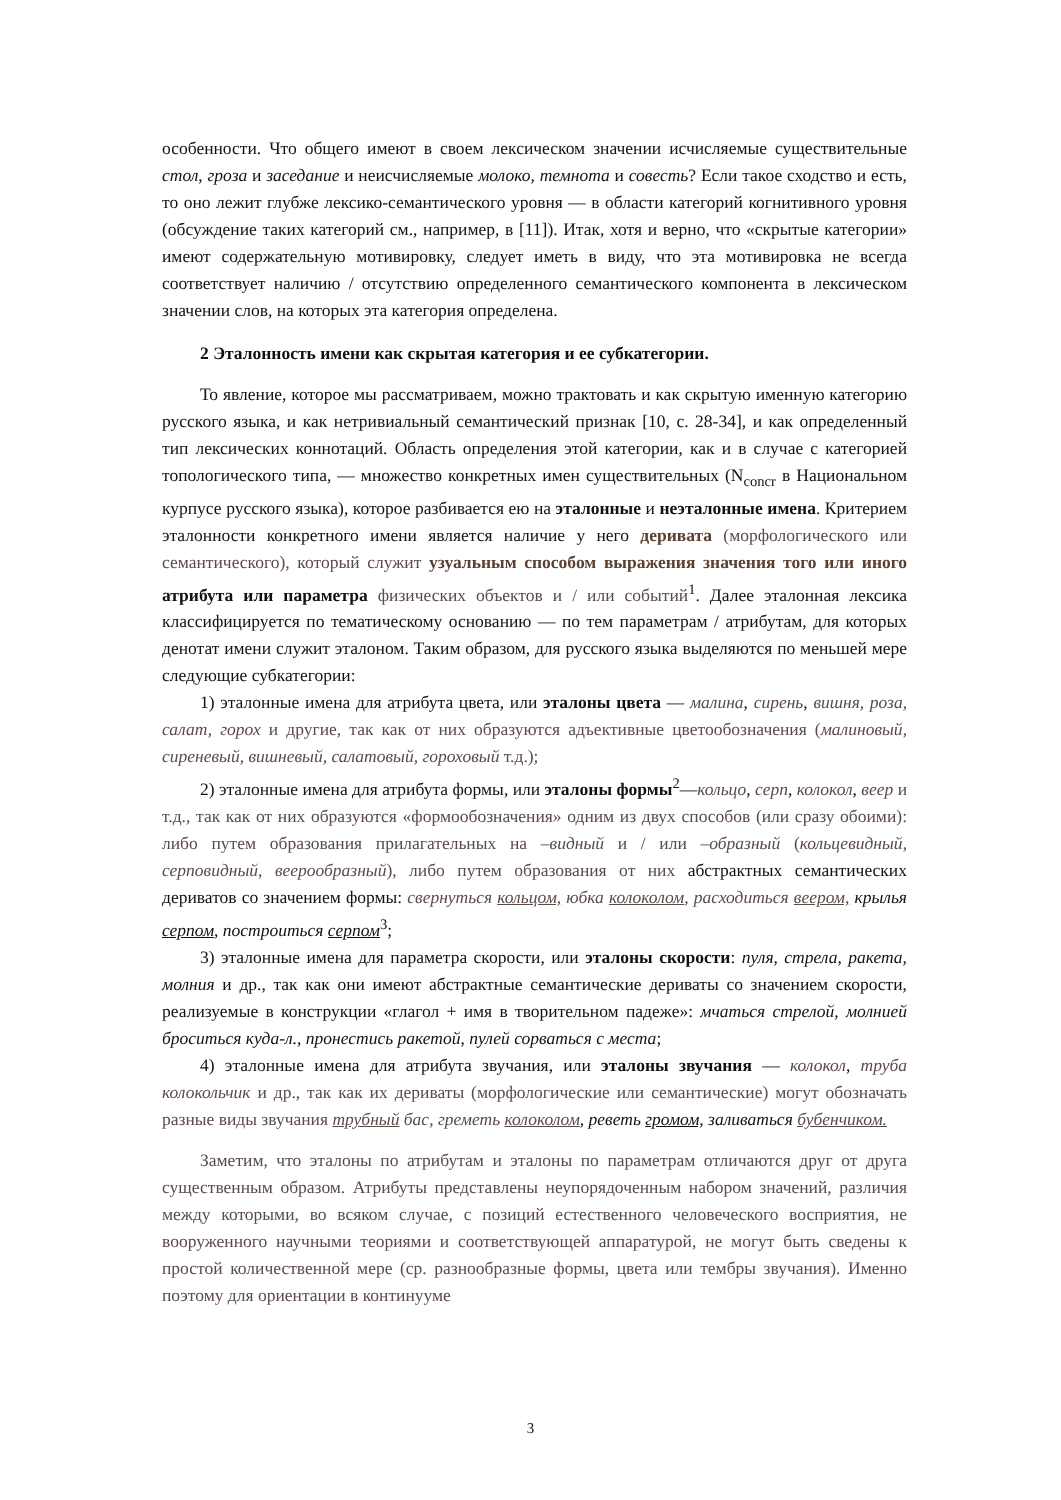особенности. Что общего имеют в своем лексическом значении исчисляемые существительные стол, гроза и заседание и неисчисляемые молоко, темнота и совесть? Если такое сходство и есть, то оно лежит глубже лексико-семантического уровня — в области категорий когнитивного уровня (обсуждение таких категорий см., например, в [11]). Итак, хотя и верно, что «скрытые категории» имеют содержательную мотивировку, следует иметь в виду, что эта мотивировка не всегда соответствует наличию / отсутствию определенного семантического компонента в лексическом значении слов, на которых эта категория определена.
2 Эталонность имени как скрытая категория и ее субкатегории.
То явление, которое мы рассматриваем, можно трактовать и как скрытую именную категорию русского языка, и как нетривиальный семантический признак [10, с. 28-34], и как определенный тип лексических коннотаций. Область определения этой категории, как и в случае с категорией топологического типа, — множество конкретных имен существительных (N<sub>concr</sub> в Национальном курпусе русского языка), которое разбивается ею на эталонные и неэталонные имена. Критерием эталонности конкретного имени является наличие у него деривата (морфологического или семантического), который служит узуальным способом выражения значения того или иного атрибута или параметра физических объектов и / или событий<sup>1</sup>. Далее эталонная лексика классифицируется по тематическому основанию — по тем параметрам / атрибутам, для которых денотат имени служит эталоном. Таким образом, для русского языка выделяются по меньшей мере следующие субкатегории:
1) эталонные имена для атрибута цвета, или эталоны цвета — малина, сирень, вишня, роза, салат, горох и другие, так как от них образуются адъективные цветообозначения (малиновый, сиреневый, вишневый, салатовый, гороховый т.д.);
2) эталонные имена для атрибута формы, или эталоны формы<sup>2</sup>—кольцо, серп, колокол, веер и т.д., так как от них образуются «формообозначения» одним из двух способов (или сразу обоими): либо путем образования прилагательных на –видный и / или –образный (кольцевидный, серповидный, веерообразный), либо путем образования от них абстрактных семантических дериватов со значением формы: свернуться кольцом, юбка колоколом, расходиться веером, крылья серпом, построиться серпом<sup>3</sup>;
3) эталонные имена для параметра скорости, или эталоны скорости: пуля, стрела, ракета, молния и др., так как они имеют абстрактные семантические дериваты со значением скорости, реализуемые в конструкции «глагол + имя в творительном падеже»: мчаться стрелой, молнией броситься куда-л., пронестись ракетой, пулей сорваться с места;
4) эталонные имена для атрибута звучания, или эталоны звучания — колокол, труба колокольчик и др., так как их дериваты (морфологические или семантические) могут обозначать разные виды звучания трубный бас, греметь колоколом, реветь громом, заливаться бубенчиком.
Заметим, что эталоны по атрибутам и эталоны по параметрам отличаются друг от друга существенным образом. Атрибуты представлены неупорядоченным набором значений, различия между которыми, во всяком случае, с позиций естественного человеческого восприятия, не вооруженного научными теориями и соответствующей аппаратурой, не могут быть сведены к простой количественной мере (ср. разнообразные формы, цвета или тембры звучания). Именно поэтому для ориентации в континууме
3